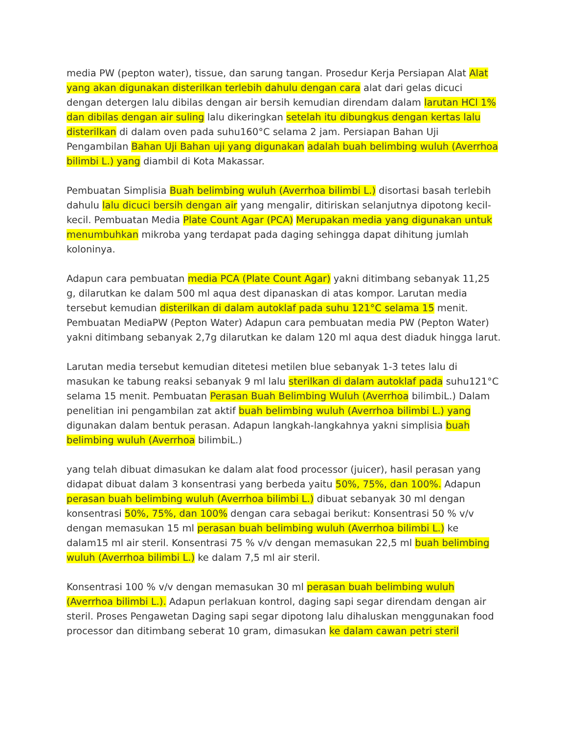media PW (pepton water), tissue, dan sarung tangan. Prosedur Kerja Persiapan Alat Alat yang akan digunakan disterilkan terlebih dahulu dengan cara alat dari gelas dicuci dengan detergen lalu dibilas dengan air bersih kemudian direndam dalam larutan HCl 1% dan dibilas dengan air suling lalu dikeringkan setelah itu dibungkus dengan kertas lalu disterilkan di dalam oven pada suhu160°C selama 2 jam. Persiapan Bahan Uji Pengambilan Bahan Uji Bahan uji yang digunakan adalah buah belimbing wuluh (Averrhoa bilimbi L.) yang diambil di Kota Makassar.
Pembuatan Simplisia Buah belimbing wuluh (Averrhoa bilimbi L.) disortasi basah terlebih dahulu lalu dicuci bersih dengan air yang mengalir, ditiriskan selanjutnya dipotong kecil-kecil. Pembuatan Media Plate Count Agar (PCA) Merupakan media yang digunakan untuk menumbuhkan mikroba yang terdapat pada daging sehingga dapat dihitung jumlah koloninya.
Adapun cara pembuatan media PCA (Plate Count Agar) yakni ditimbang sebanyak 11,25 g, dilarutkan ke dalam 500 ml aqua dest dipanaskan di atas kompor. Larutan media tersebut kemudian disterilkan di dalam autoklaf pada suhu 121°C selama 15 menit. Pembuatan MediaPW (Pepton Water) Adapun cara pembuatan media PW (Pepton Water) yakni ditimbang sebanyak 2,7g dilarutkan ke dalam 120 ml aqua dest diaduk hingga larut.
Larutan media tersebut kemudian ditetesi metilen blue sebanyak 1-3 tetes lalu di masukan ke tabung reaksi sebanyak 9 ml lalu sterilkan di dalam autoklaf pada suhu121°C selama 15 menit. Pembuatan Perasan Buah Belimbing Wuluh (Averrhoa bilimbiL.) Dalam penelitian ini pengambilan zat aktif buah belimbing wuluh (Averrhoa bilimbi L.) yang digunakan dalam bentuk perasan. Adapun langkah-langkahnya yakni simplisia buah belimbing wuluh (Averrhoa bilimbiL.)
yang telah dibuat dimasukan ke dalam alat food processor (juicer), hasil perasan yang didapat dibuat dalam 3 konsentrasi yang berbeda yaitu 50%, 75%, dan 100%. Adapun perasan buah belimbing wuluh (Averrhoa bilimbi L.) dibuat sebanyak 30 ml dengan konsentrasi 50%, 75%, dan 100% dengan cara sebagai berikut: Konsentrasi 50 % v/v dengan memasukan 15 ml perasan buah belimbing wuluh (Averrhoa bilimbi L.) ke dalam15 ml air steril. Konsentrasi 75 % v/v dengan memasukan 22,5 ml buah belimbing wuluh (Averrhoa bilimbi L.) ke dalam 7,5 ml air steril.
Konsentrasi 100 % v/v dengan memasukan 30 ml perasan buah belimbing wuluh (Averrhoa bilimbi L.). Adapun perlakuan kontrol, daging sapi segar direndam dengan air steril. Proses Pengawetan Daging sapi segar dipotong lalu dihaluskan menggunakan food processor dan ditimbang seberat 10 gram, dimasukan ke dalam cawan petri steril